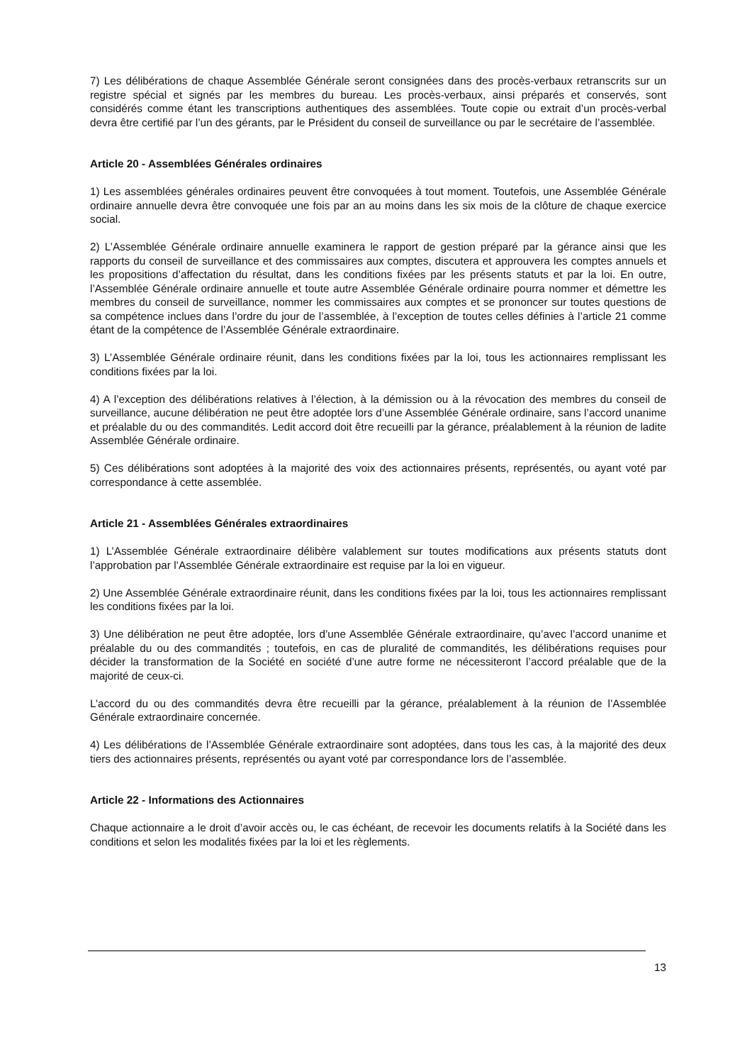7) Les délibérations de chaque Assemblée Générale seront consignées dans des procès-verbaux retranscrits sur un registre spécial et signés par les membres du bureau. Les procès-verbaux, ainsi préparés et conservés, sont considérés comme étant les transcriptions authentiques des assemblées. Toute copie ou extrait d’un procès-verbal devra être certifié par l’un des gérants, par le Président du conseil de surveillance ou par le secrétaire de l’assemblée.
Article 20 - Assemblées Générales ordinaires
1) Les assemblées générales ordinaires peuvent être convoquées à tout moment. Toutefois, une Assemblée Générale ordinaire annuelle devra être convoquée une fois par an au moins dans les six mois de la clôture de chaque exercice social.
2) L’Assemblée Générale ordinaire annuelle examinera le rapport de gestion préparé par la gérance ainsi que les rapports du conseil de surveillance et des commissaires aux comptes, discutera et approuvera les comptes annuels et les propositions d’affectation du résultat, dans les conditions fixées par les présents statuts et par la loi. En outre, l’Assemblée Générale ordinaire annuelle et toute autre Assemblée Générale ordinaire pourra nommer et démettre les membres du conseil de surveillance, nommer les commissaires aux comptes et se prononcer sur toutes questions de sa compétence inclues dans l’ordre du jour de l’assemblée, à l’exception de toutes celles définies à l’article 21 comme étant de la compétence de l’Assemblée Générale extraordinaire.
3) L’Assemblée Générale ordinaire réunit, dans les conditions fixées par la loi, tous les actionnaires remplissant les conditions fixées par la loi.
4) A l’exception des délibérations relatives à l’élection, à la démission ou à la révocation des membres du conseil de surveillance, aucune délibération ne peut être adoptée lors d’une Assemblée Générale ordinaire, sans l’accord unanime et préalable du ou des commandités. Ledit accord doit être recueilli par la gérance, préalablement à la réunion de ladite Assemblée Générale ordinaire.
5) Ces délibérations sont adoptées à la majorité des voix des actionnaires présents, représentés, ou ayant voté par correspondance à cette assemblée.
Article 21 - Assemblées Générales extraordinaires
1) L’Assemblée Générale extraordinaire délibère valablement sur toutes modifications aux présents statuts dont l’approbation par l’Assemblée Générale extraordinaire est requise par la loi en vigueur.
2) Une Assemblée Générale extraordinaire réunit, dans les conditions fixées par la loi, tous les actionnaires remplissant les conditions fixées par la loi.
3) Une délibération ne peut être adoptée, lors d’une Assemblée Générale extraordinaire, qu’avec l’accord unanime et préalable du ou des commandités ; toutefois, en cas de pluralité de commandités, les délibérations requises pour décider la transformation de la Société en société d’une autre forme ne nécessiteront l’accord préalable que de la majorité de ceux-ci.
L’accord du ou des commandités devra être recueilli par la gérance, préalablement à la réunion de l’Assemblée Générale extraordinaire concernée.
4) Les délibérations de l’Assemblée Générale extraordinaire sont adoptées, dans tous les cas, à la majorité des deux tiers des actionnaires présents, représentés ou ayant voté par correspondance lors de l’assemblée.
Article 22 - Informations des Actionnaires
Chaque actionnaire a le droit d’avoir accès ou, le cas échéant, de recevoir les documents relatifs à la Société dans les conditions et selon les modalités fixées par la loi et les règlements.
13